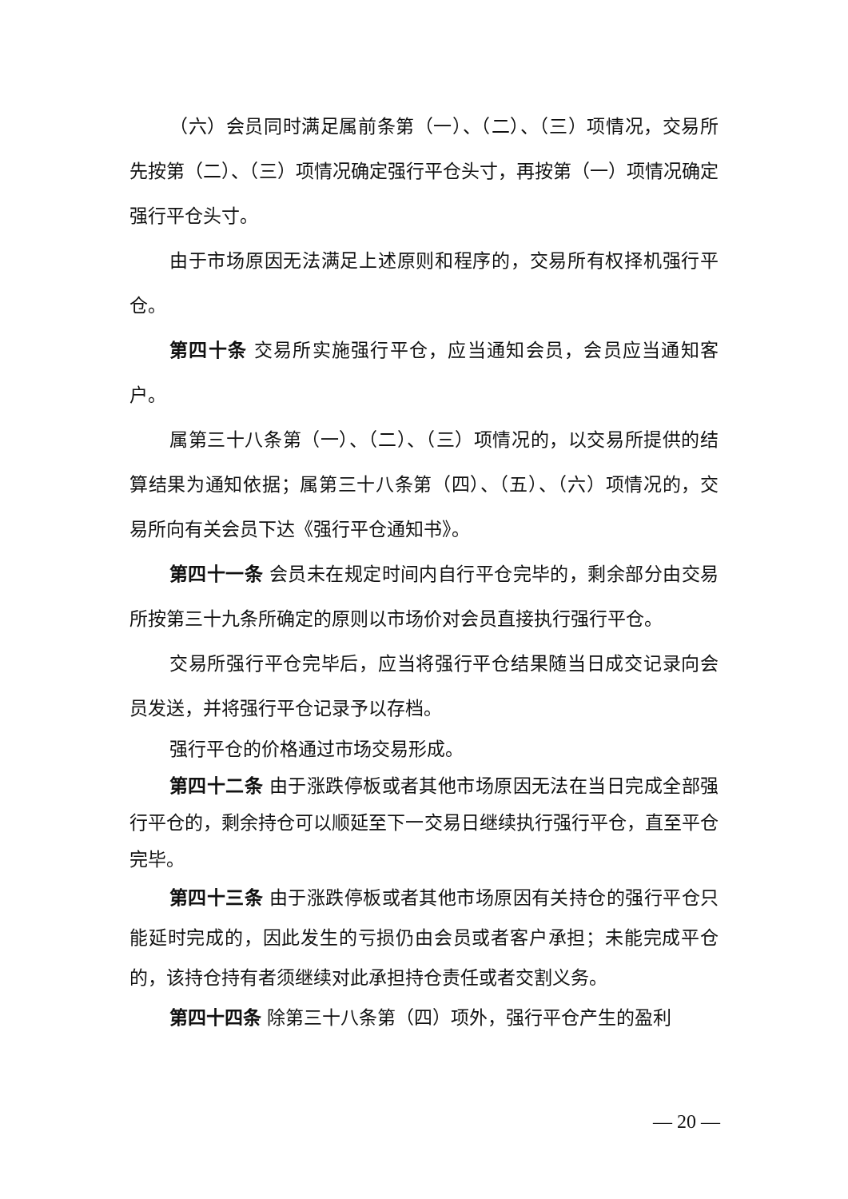（六）会员同时满足属前条第（一）、（二）、（三）项情况，交易所先按第（二）、（三）项情况确定强行平仓头寸，再按第（一）项情况确定强行平仓头寸。
由于市场原因无法满足上述原则和程序的，交易所有权择机强行平仓。
第四十条 交易所实施强行平仓，应当通知会员，会员应当通知客户。
属第三十八条第（一）、（二）、（三）项情况的，以交易所提供的结算结果为通知依据；属第三十八条第（四）、（五）、（六）项情况的，交易所向有关会员下达《强行平仓通知书》。
第四十一条 会员未在规定时间内自行平仓完毕的，剩余部分由交易所按第三十九条所确定的原则以市场价对会员直接执行强行平仓。
交易所强行平仓完毕后，应当将强行平仓结果随当日成交记录向会员发送，并将强行平仓记录予以存档。
强行平仓的价格通过市场交易形成。
第四十二条 由于涨跌停板或者其他市场原因无法在当日完成全部强行平仓的，剩余持仓可以顺延至下一交易日继续执行强行平仓，直至平仓完毕。
第四十三条 由于涨跌停板或者其他市场原因有关持仓的强行平仓只能延时完成的，因此发生的亏损仍由会员或者客户承担；未能完成平仓的，该持仓持有者须继续对此承担持仓责任或者交割义务。
第四十四条 除第三十八条第（四）项外，强行平仓产生的盈利
— 20 —